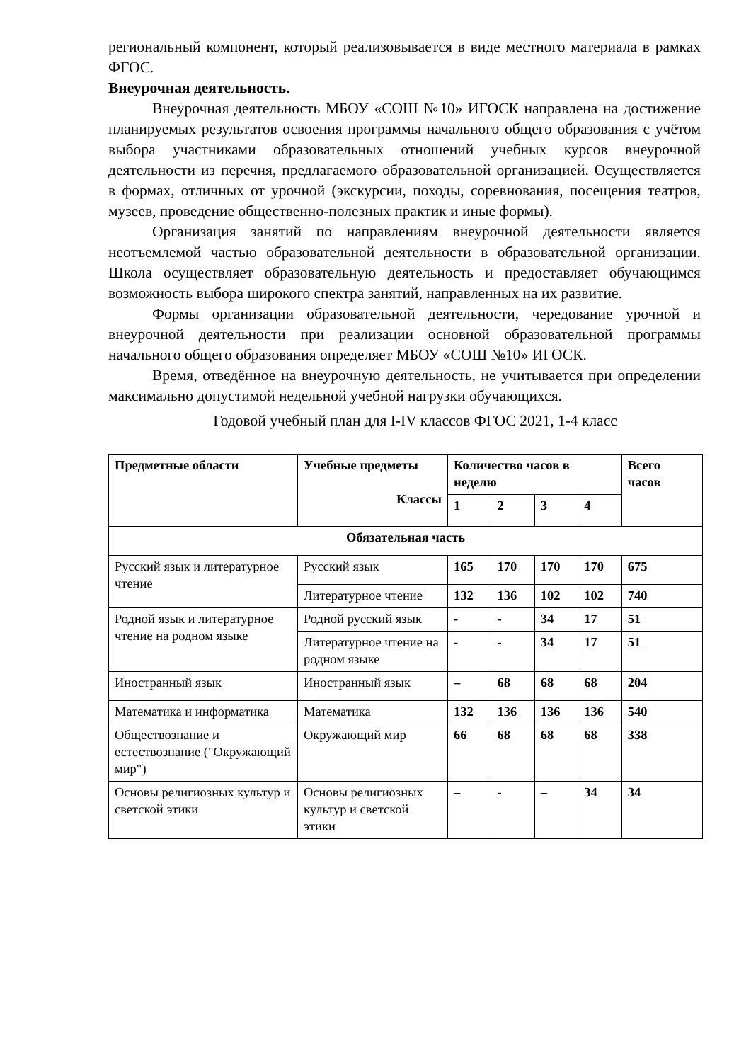региональный компонент, который реализовывается в виде местного материала в рамках ФГОС.
Внеурочная деятельность.
Внеурочная деятельность МБОУ «СОШ №10» ИГОСК направлена на достижение планируемых результатов освоения программы начального общего образования с учётом выбора участниками образовательных отношений учебных курсов внеурочной деятельности из перечня, предлагаемого образовательной организацией. Осуществляется в формах, отличных от урочной (экскурсии, походы, соревнования, посещения театров, музеев, проведение общественно-полезных практик и иные формы).
Организация занятий по направлениям внеурочной деятельности является неотъемлемой частью образовательной деятельности в образовательной организации. Школа осуществляет образовательную деятельность и предоставляет обучающимся возможность выбора широкого спектра занятий, направленных на их развитие.
Формы организации образовательной деятельности, чередование урочной и внеурочной деятельности при реализации основной образовательной программы начального общего образования определяет МБОУ «СОШ №10» ИГОСК.
Время, отведённое на внеурочную деятельность, не учитывается при определении максимально допустимой недельной учебной нагрузки обучающихся.
Годовой учебный план для I-IV классов ФГОС 2021, 1-4 класс
| Предметные области | Учебные предметы Классы | Количество часов в неделю | | | | Всего часов |
| --- | --- | --- | --- | --- | --- | --- |
| | | 1 | 2 | 3 | 4 | |
| Обязательная часть | | | | | | |
| Русский язык и литературное чтение | Русский язык | 165 | 170 | 170 | 170 | 675 |
| | Литературное чтение | 132 | 136 | 102 | 102 | 740 |
| Родной язык и литературное чтение на родном языке | Родной русский язык | - | - | 34 | 17 | 51 |
| | Литературное чтение на родном языке | - | - | 34 | 17 | 51 |
| Иностранный язык | Иностранный язык | – | 68 | 68 | 68 | 204 |
| Математика и информатика | Математика | 132 | 136 | 136 | 136 | 540 |
| Обществознание и естествознание ("Окружающий мир") | Окружающий мир | 66 | 68 | 68 | 68 | 338 |
| Основы религиозных культур и светской этики | Основы религиозных культур и светской этики | – | - | – | 34 | 34 |